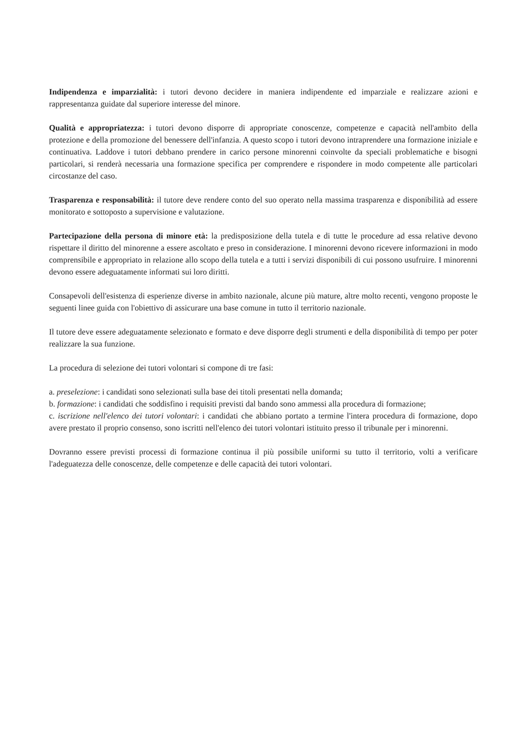Indipendenza e imparzialità: i tutori devono decidere in maniera indipendente ed imparziale e realizzare azioni e rappresentanza guidate dal superiore interesse del minore.
Qualità e appropriatezza: i tutori devono disporre di appropriate conoscenze, competenze e capacità nell'ambito della protezione e della promozione del benessere dell'infanzia. A questo scopo i tutori devono intraprendere una formazione iniziale e continuativa. Laddove i tutori debbano prendere in carico persone minorenni coinvolte da speciali problematiche e bisogni particolari, si renderà necessaria una formazione specifica per comprendere e rispondere in modo competente alle particolari circostanze del caso.
Trasparenza e responsabilità: il tutore deve rendere conto del suo operato nella massima trasparenza e disponibilità ad essere monitorato e sottoposto a supervisione e valutazione.
Partecipazione della persona di minore età: la predisposizione della tutela e di tutte le procedure ad essa relative devono rispettare il diritto del minorenne a essere ascoltato e preso in considerazione. I minorenni devono ricevere informazioni in modo comprensibile e appropriato in relazione allo scopo della tutela e a tutti i servizi disponibili di cui possono usufruire. I minorenni devono essere adeguatamente informati sui loro diritti.
Consapevoli dell'esistenza di esperienze diverse in ambito nazionale, alcune più mature, altre molto recenti, vengono proposte le seguenti linee guida con l'obiettivo di assicurare una base comune in tutto il territorio nazionale.
Il tutore deve essere adeguatamente selezionato e formato e deve disporre degli strumenti e della disponibilità di tempo per poter realizzare la sua funzione.
La procedura di selezione dei tutori volontari si compone di tre fasi:
a. preselezione: i candidati sono selezionati sulla base dei titoli presentati nella domanda;
b. formazione: i candidati che soddisfino i requisiti previsti dal bando sono ammessi alla procedura di formazione;
c. iscrizione nell'elenco dei tutori volontari: i candidati che abbiano portato a termine l'intera procedura di formazione, dopo avere prestato il proprio consenso, sono iscritti nell'elenco dei tutori volontari istituito presso il tribunale per i minorenni.
Dovranno essere previsti processi di formazione continua il più possibile uniformi su tutto il territorio, volti a verificare l'adeguatezza delle conoscenze, delle competenze e delle capacità dei tutori volontari.